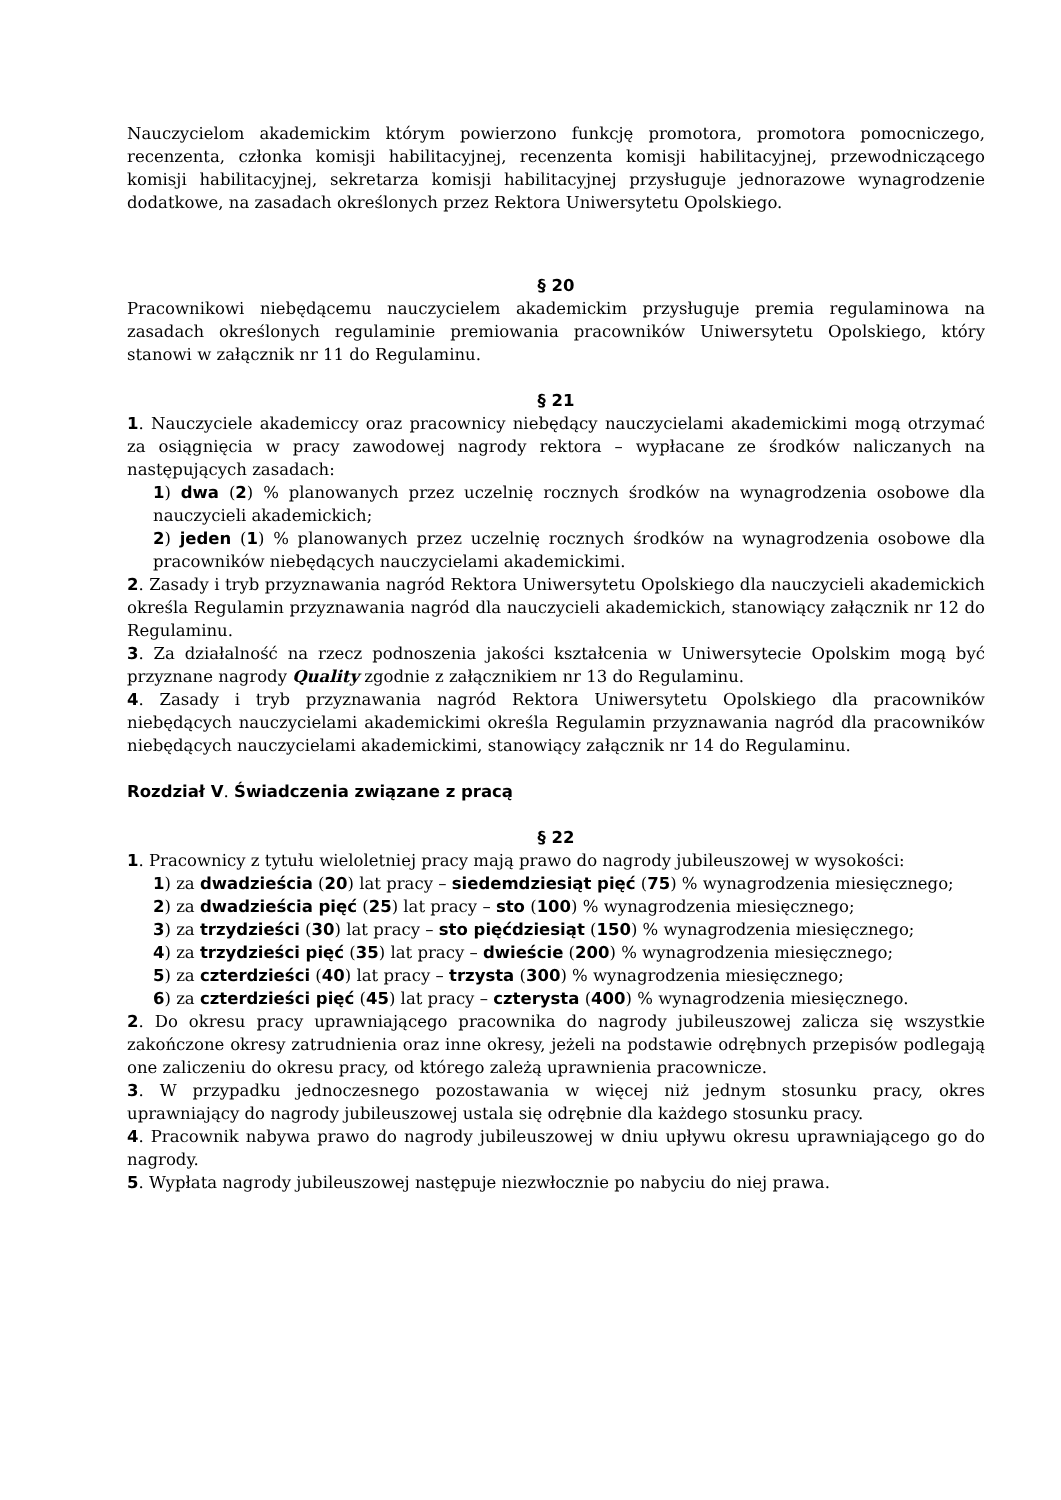Nauczycielom akademickim którym powierzono funkcję promotora, promotora pomocniczego, recenzenta, członka komisji habilitacyjnej, recenzenta komisji habilitacyjnej, przewodniczącego komisji habilitacyjnej, sekretarza komisji habilitacyjnej przysługuje jednorazowe wynagrodzenie dodatkowe, na zasadach określonych przez Rektora Uniwersytetu Opolskiego.
§ 20
Pracownikowi niebędącemu nauczycielem akademickim przysługuje premia regulaminowa na zasadach określonych regulaminie premiowania pracowników Uniwersytetu Opolskiego, który stanowi w załącznik nr 11 do Regulaminu.
§ 21
1. Nauczyciele akademiccy oraz pracownicy niebędący nauczycielami akademickimi mogą otrzymać za osiągnięcia w pracy zawodowej nagrody rektora – wypłacane ze środków naliczanych na następujących zasadach:
1) dwa (2) % planowanych przez uczelnię rocznych środków na wynagrodzenia osobowe dla nauczycieli akademickich;
2) jeden (1) % planowanych przez uczelnię rocznych środków na wynagrodzenia osobowe dla pracowników niebędących nauczycielami akademickimi.
2. Zasady i tryb przyznawania nagród Rektora Uniwersytetu Opolskiego dla nauczycieli akademickich określa Regulamin przyznawania nagród dla nauczycieli akademickich, stanowiący załącznik nr 12 do Regulaminu.
3. Za działalność na rzecz podnoszenia jakości kształcenia w Uniwersytecie Opolskim mogą być przyznane nagrody Quality zgodnie z załącznikiem nr 13 do Regulaminu.
4. Zasady i tryb przyznawania nagród Rektora Uniwersytetu Opolskiego dla pracowników niebędących nauczycielami akademickimi określa Regulamin przyznawania nagród dla pracowników niebędących nauczycielami akademickimi, stanowiący załącznik nr 14 do Regulaminu.
Rozdział V. Świadczenia związane z pracą
§ 22
1. Pracownicy z tytułu wieloletniej pracy mają prawo do nagrody jubileuszowej w wysokości:
1) za dwadzieścia (20) lat pracy – siedemdziesiąt pięć (75) % wynagrodzenia miesięcznego;
2) za dwadzieścia pięć (25) lat pracy – sto (100) % wynagrodzenia miesięcznego;
3) za trzydzieści (30) lat pracy – sto pięćdziesiąt (150) % wynagrodzenia miesięcznego;
4) za trzydzieści pięć (35) lat pracy – dwieście (200) % wynagrodzenia miesięcznego;
5) za czterdzieści (40) lat pracy – trzysta (300) % wynagrodzenia miesięcznego;
6) za czterdzieści pięć (45) lat pracy – czterysta (400) % wynagrodzenia miesięcznego.
2. Do okresu pracy uprawniającego pracownika do nagrody jubileuszowej zalicza się wszystkie zakończone okresy zatrudnienia oraz inne okresy, jeżeli na podstawie odrębnych przepisów podlegają one zaliczeniu do okresu pracy, od którego zależą uprawnienia pracownicze.
3. W przypadku jednoczesnego pozostawania w więcej niż jednym stosunku pracy, okres uprawniający do nagrody jubileuszowej ustala się odrębnie dla każdego stosunku pracy.
4. Pracownik nabywa prawo do nagrody jubileuszowej w dniu upływu okresu uprawniającego go do nagrody.
5. Wypłata nagrody jubileuszowej następuje niezwłocznie po nabyciu do niej prawa.